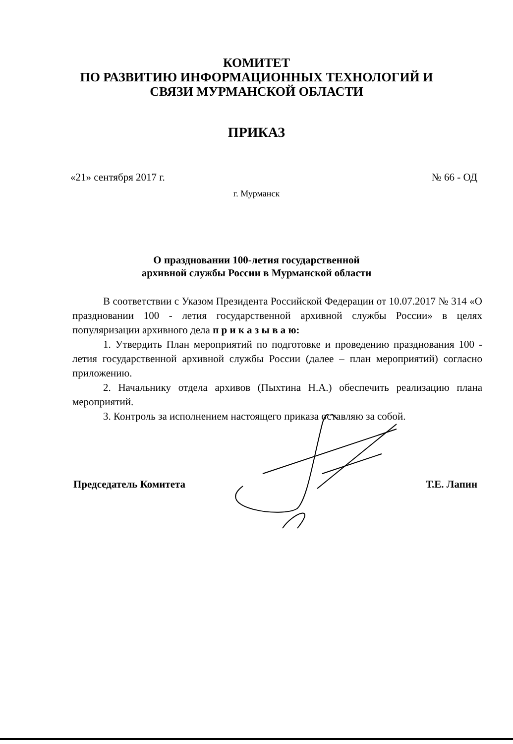КОМИТЕТ
ПО РАЗВИТИЮ ИНФОРМАЦИОННЫХ ТЕХНОЛОГИЙ И
СВЯЗИ МУРМАНСКОЙ ОБЛАСТИ
ПРИКАЗ
«21» сентября 2017 г. № 66 - ОД
г. Мурманск
О праздновании 100-летия государственной
архивной службы России в Мурманской области
В соответствии с Указом Президента Российской Федерации от 10.07.2017 № 314 «О праздновании 100 - летия государственной архивной службы России» в целях популяризации архивного дела п р и к а з ы в а ю:
1. Утвердить План мероприятий по подготовке и проведению празднования 100 - летия государственной архивной службы России (далее – план мероприятий) согласно приложению.
2. Начальнику отдела архивов (Пыхтина Н.А.) обеспечить реализацию плана мероприятий.
3. Контроль за исполнением настоящего приказа оставляю за собой.
Председатель Комитета Т.Е. Лапин